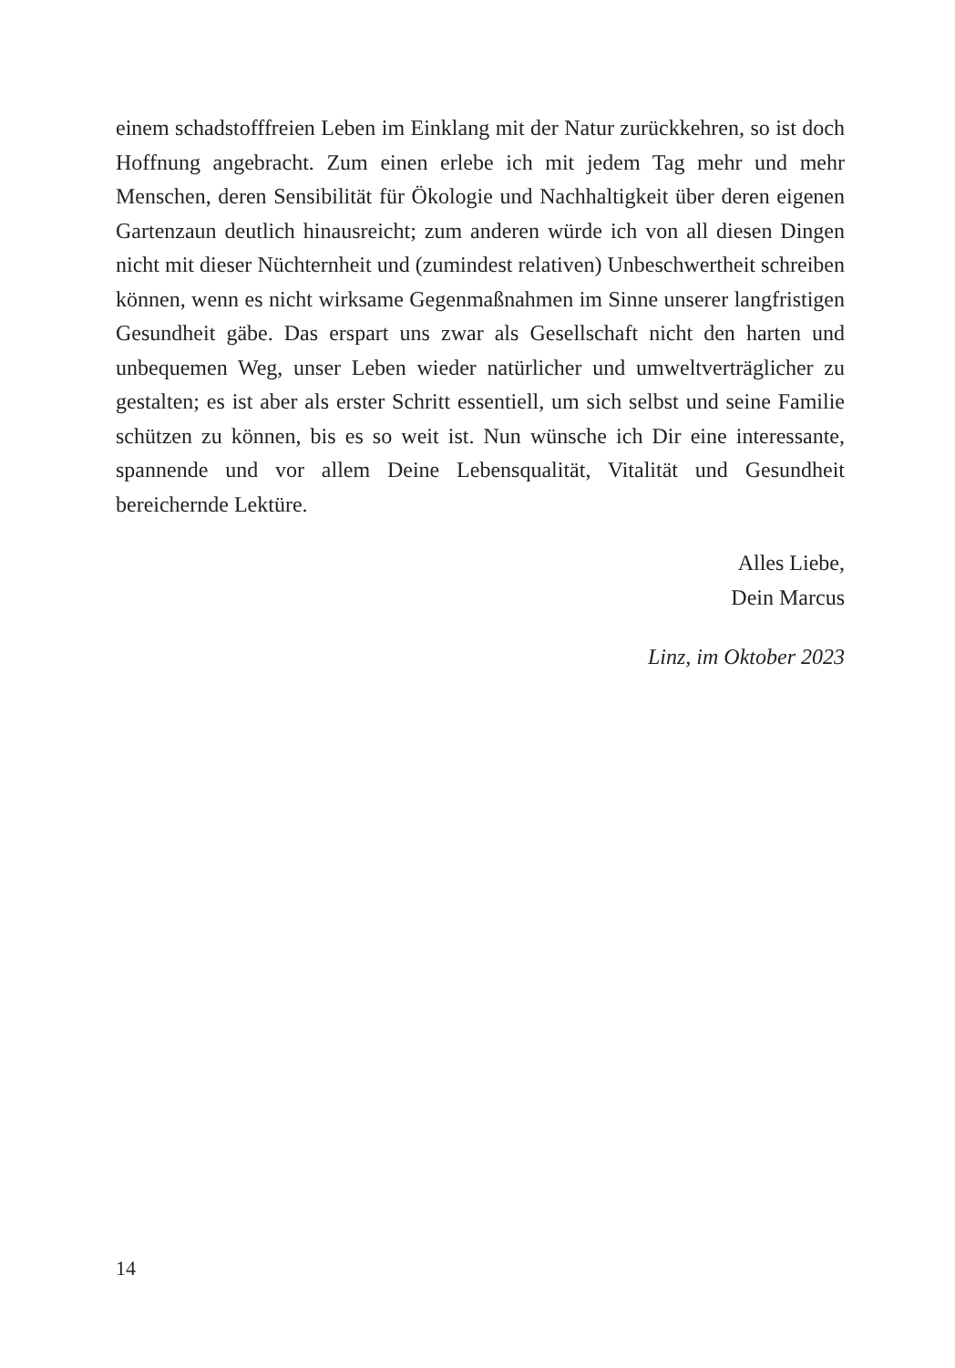einem schadstofffreien Leben im Einklang mit der Natur zurückkehren, so ist doch Hoffnung angebracht. Zum einen erlebe ich mit jedem Tag mehr und mehr Menschen, deren Sensibilität für Ökologie und Nachhaltigkeit über deren eigenen Gartenzaun deutlich hinausreicht; zum anderen würde ich von all diesen Dingen nicht mit dieser Nüchternheit und (zumindest relativen) Unbeschwertheit schreiben können, wenn es nicht wirksame Gegenmaß­nahmen im Sinne unserer langfristigen Gesundheit gäbe. Das erspart uns zwar als Gesellschaft nicht den harten und unbequemen Weg, unser Leben wieder natürlicher und umweltverträglicher zu gestalten; es ist aber als erster Schritt essentiell, um sich selbst und seine Familie schützen zu können, bis es so weit ist. Nun wünsche ich Dir eine interessante, spannende und vor allem Deine Lebensqualität, Vitalität und Gesundheit bereichernde Lektüre.
Alles Liebe,
Dein Marcus
Linz, im Oktober 2023
14